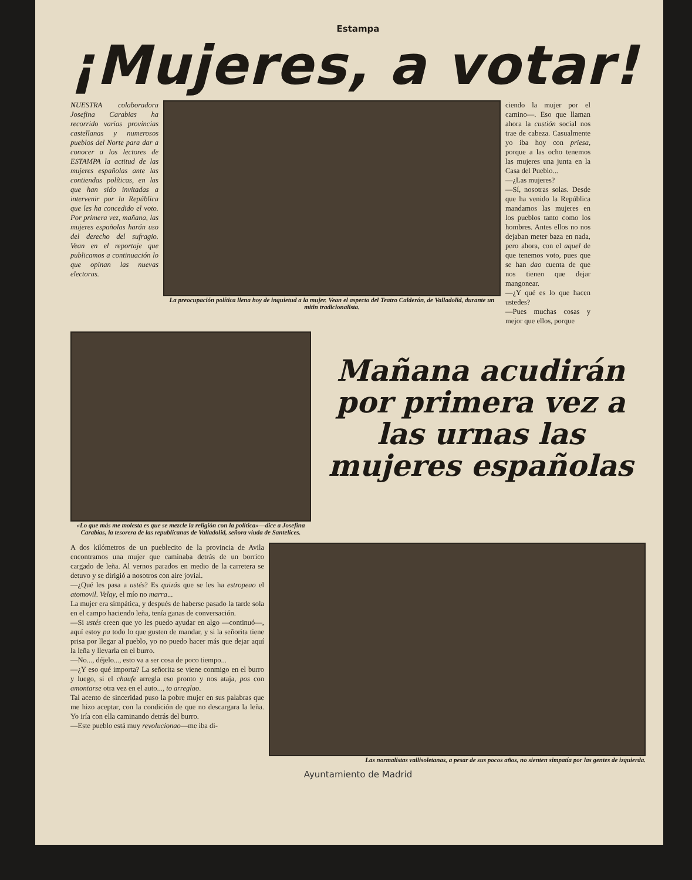Estampa
¡Mujeres, a votar!
NUESTRA colaboradora Josefina Carabias ha recorrido varias provincias castellanas y numerosos pueblos del Norte para dar a conocer a los lectores de ESTAMPA la actitud de las mujeres españolas ante las contiendas políticas, en las que han sido invitadas a intervenir por la República que les ha concedido el voto. Por primera vez, mañana, las mujeres españolas harán uso del derecho del sufragio. Vean en el reportaje que publicamos a continuación lo que opinan las nuevas electoras.
La preocupación política llena hoy de inquietud a la mujer. Vean el aspecto del Teatro Calderón, de Valladolid, durante un mitin tradicionalista.
ciendo la mujer por el camino—. Eso que llaman ahora la custión social nos trae de cabeza. Casualmente yo iba hoy con priesa, porque a las ocho tenemos las mujeres una junta en la Casa del Pueblo...
—¿Las mujeres?
—Sí, nosotras solas. Desde que ha venido la República mandamos las mujeres en los pueblos tanto como los hombres. Antes ellos no nos dejaban meter baza en nada, pero ahora, con el aquel de que tenemos voto, pues que se han dao cuenta de que nos tienen que dejar mangonear.
—¿Y qué es lo que hacen ustedes?
—Pues muchas cosas y mejor que ellos, porque
«Lo que más me molesta es que se mezcle la religión con la política»—dice a Josefina Carabias, la tesorera de las republicanas de Valladolid, señora viuda de Santelices.
Mañana acudirán por primera vez a las urnas las mujeres españolas
A dos kilómetros de un pueblecito de la provincia de Avila encontramos una mujer que caminaba detrás de un borrico cargado de leña. Al vernos parados en medio de la carretera se detuvo y se dirigió a nosotros con aire jovial.
—¿Qué les pasa a ustés? Es quizás que se les ha estropeao el atomovil. Velay, el mío no marra...
La mujer era simpática, y después de haberse pasado la tarde sola en el campo haciendo leña, tenía ganas de conversación.
—Si ustés creen que yo les puedo ayudar en algo —continuó—, aquí estoy pa todo lo que gusten de mandar, y si la señorita tiene prisa por llegar al pueblo, yo no puedo hacer más que dejar aquí la leña y llevarla en el burro.
—No..., déjelo..., esto va a ser cosa de poco tiempo...
—¿Y eso qué importa? La señorita se viene conmigo en el burro y luego, si el chaufe arregla eso pronto y nos ataja, pos con amontarse otra vez en el auto..., to arreglao.
Tal acento de sinceridad puso la pobre mujer en sus palabras que me hizo aceptar, con la condición de que no descargara la leña. Yo iría con ella caminando detrás del burro.
—Este pueblo está muy revolucionao—me iba di-
Las normalistas vallisoletanas, a pesar de sus pocos años, no sienten simpatía por las gentes de izquierda.
Ayuntamiento de Madrid